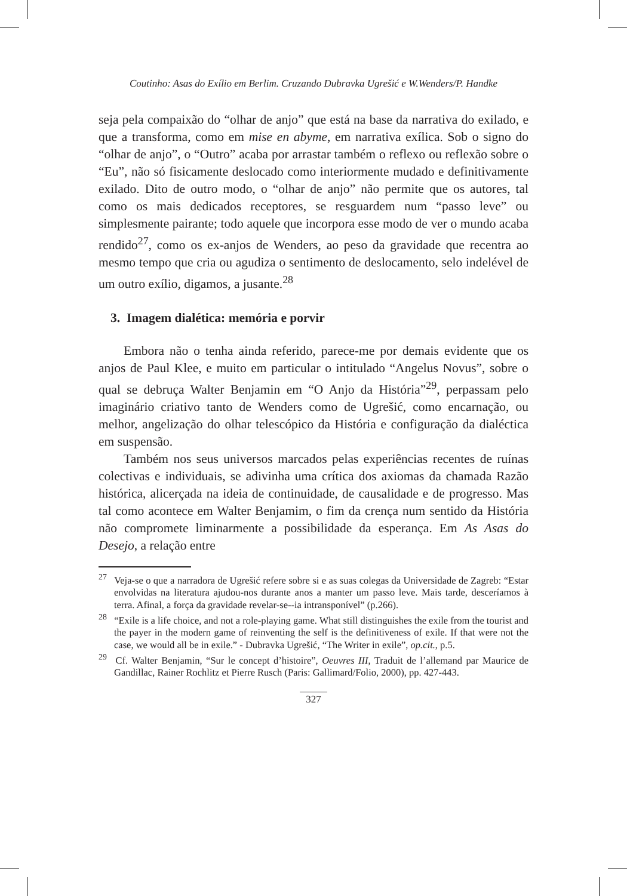Coutinho: Asas do Exílio em Berlim. Cruzando Dubravka Ugrešić e W.Wenders/P. Handke
seja pela compaixão do “olhar de anjo” que está na base da narrativa do exilado, e que a transforma, como em mise en abyme, em narrativa exílica. Sob o signo do “olhar de anjo”, o “Outro” acaba por arrastar também o reflexo ou reflexão sobre o “Eu”, não só fisicamente deslocado como interiormente mudado e definitivamente exilado. Dito de outro modo, o “olhar de anjo” não permite que os autores, tal como os mais dedicados receptores, se resguardem num “passo leve” ou simplesmente pairante; todo aquele que incorpora esse modo de ver o mundo acaba rendido<sup>27</sup>, como os ex-anjos de Wenders, ao peso da gravidade que recentra ao mesmo tempo que cria ou agudiza o sentimento de deslocamento, selo indelével de um outro exílio, digamos, a jusante.<sup>28</sup>
3. Imagem dialética: memória e porvir
Embora não o tenha ainda referido, parece-me por demais evidente que os anjos de Paul Klee, e muito em particular o intitulado “Angelus Novus”, sobre o qual se debruça Walter Benjamin em “O Anjo da História”<sup>29</sup>, perpassam pelo imaginário criativo tanto de Wenders como de Ugrešić, como encarnação, ou melhor, angelização do olhar telescópico da História e configuração da dialéctica em suspensão.
Também nos seus universos marcados pelas experiências recentes de ruínas colectivas e individuais, se adivinha uma crítica dos axiomas da chamada Razão histórica, alicerçada na ideia de continuidade, de causalidade e de progresso. Mas tal como acontece em Walter Benjamim, o fim da crença num sentido da História não compromete liminarmente a possibilidade da esperança. Em As Asas do Desejo, a relação entre
<sup>27</sup> Veja-se o que a narradora de Ugrešić refere sobre si e as suas colegas da Universidade de Zagreb: “Estar envolvidas na literatura ajudou-nos durante anos a manter um passo leve. Mais tarde, desceríamos à terra. Afinal, a força da gravidade revelar-se--ia intransponível” (p.266).
<sup>28</sup> “Exile is a life choice, and not a role-playing game. What still distinguishes the exile from the tourist and the payer in the modern game of reinventing the self is the definitiveness of exile. If that were not the case, we would all be in exile.” - Dubravka Ugrešić, “The Writer in exile”, op.cit., p.5.
<sup>29</sup> Cf. Walter Benjamin, “Sur le concept d’histoire”, Oeuvres III, Traduit de l’allemand par Maurice de Gandillac, Rainer Rochlitz et Pierre Rusch (Paris: Gallimard/Folio, 2000), pp. 427-443.
327